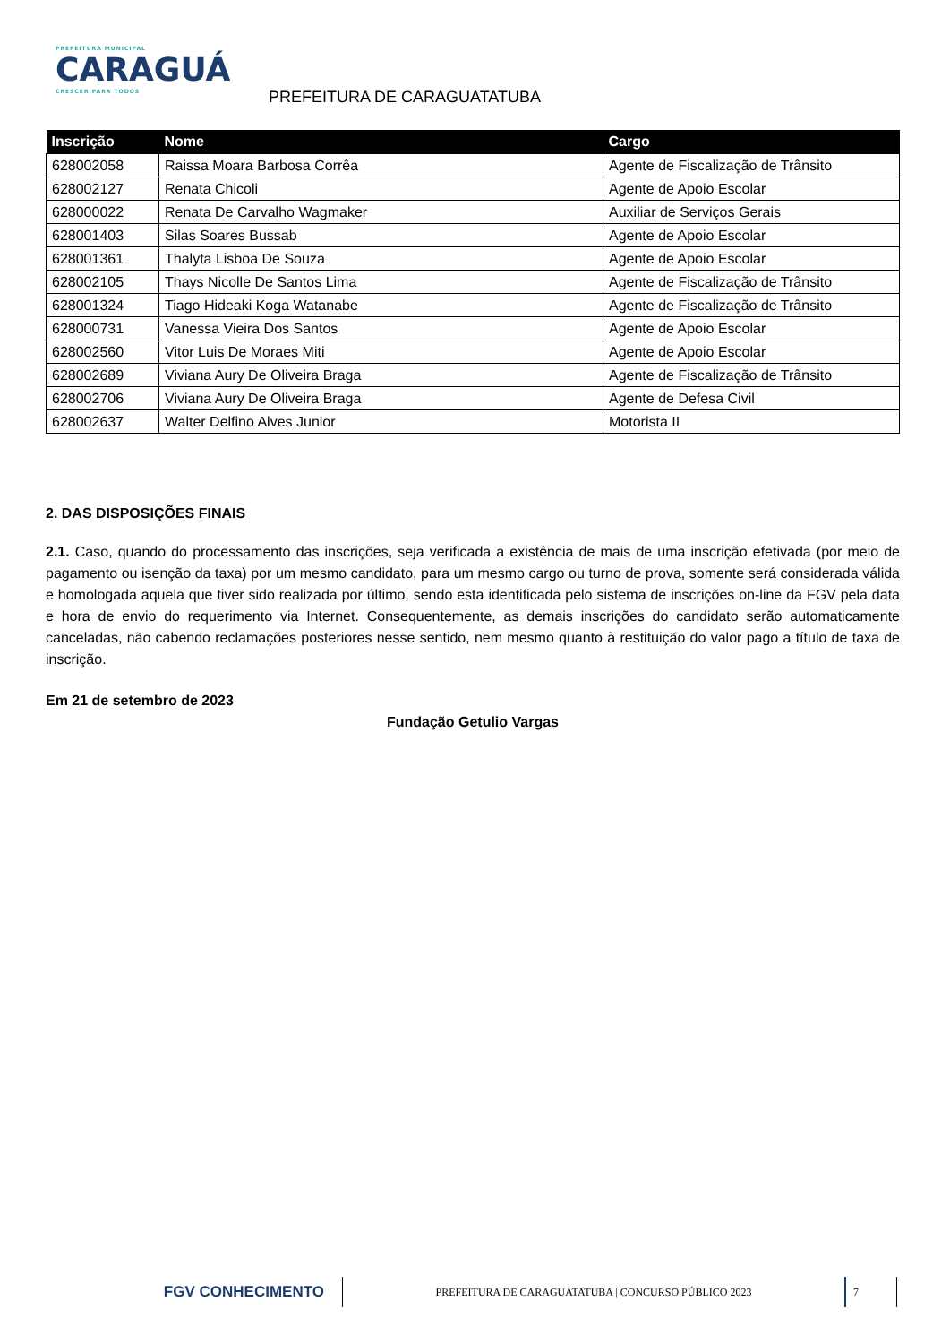PREFEITURA MUNICIPAL
CARAGUÁ
CRESCER PARA TODOS
PREFEITURA DE CARAGUATATUBA
| Inscrição | Nome | Cargo |
| --- | --- | --- |
| 628002058 | Raissa Moara Barbosa Corrêa | Agente de Fiscalização de Trânsito |
| 628002127 | Renata Chicoli | Agente de Apoio Escolar |
| 628000022 | Renata De Carvalho Wagmaker | Auxiliar de Serviços Gerais |
| 628001403 | Silas Soares Bussab | Agente de Apoio Escolar |
| 628001361 | Thalyta Lisboa De Souza | Agente de Apoio Escolar |
| 628002105 | Thays Nicolle De Santos Lima | Agente de Fiscalização de Trânsito |
| 628001324 | Tiago Hideaki Koga Watanabe | Agente de Fiscalização de Trânsito |
| 628000731 | Vanessa Vieira Dos Santos | Agente de Apoio Escolar |
| 628002560 | Vitor Luis De Moraes Miti | Agente de Apoio Escolar |
| 628002689 | Viviana Aury De Oliveira Braga | Agente de Fiscalização de Trânsito |
| 628002706 | Viviana Aury De Oliveira Braga | Agente de Defesa Civil |
| 628002637 | Walter Delfino Alves Junior | Motorista II |
2. DAS DISPOSIÇÕES FINAIS
2.1. Caso, quando do processamento das inscrições, seja verificada a existência de mais de uma inscrição efetivada (por meio de pagamento ou isenção da taxa) por um mesmo candidato, para um mesmo cargo ou turno de prova, somente será considerada válida e homologada aquela que tiver sido realizada por último, sendo esta identificada pelo sistema de inscrições on-line da FGV pela data e hora de envio do requerimento via Internet. Consequentemente, as demais inscrições do candidato serão automaticamente canceladas, não cabendo reclamações posteriores nesse sentido, nem mesmo quanto à restituição do valor pago a título de taxa de inscrição.
Em 21 de setembro de 2023
Fundação Getulio Vargas
FGV CONHECIMENTO
PREFEITURA DE CARAGUATATUBA | CONCURSO PÚBLICO 2023
7